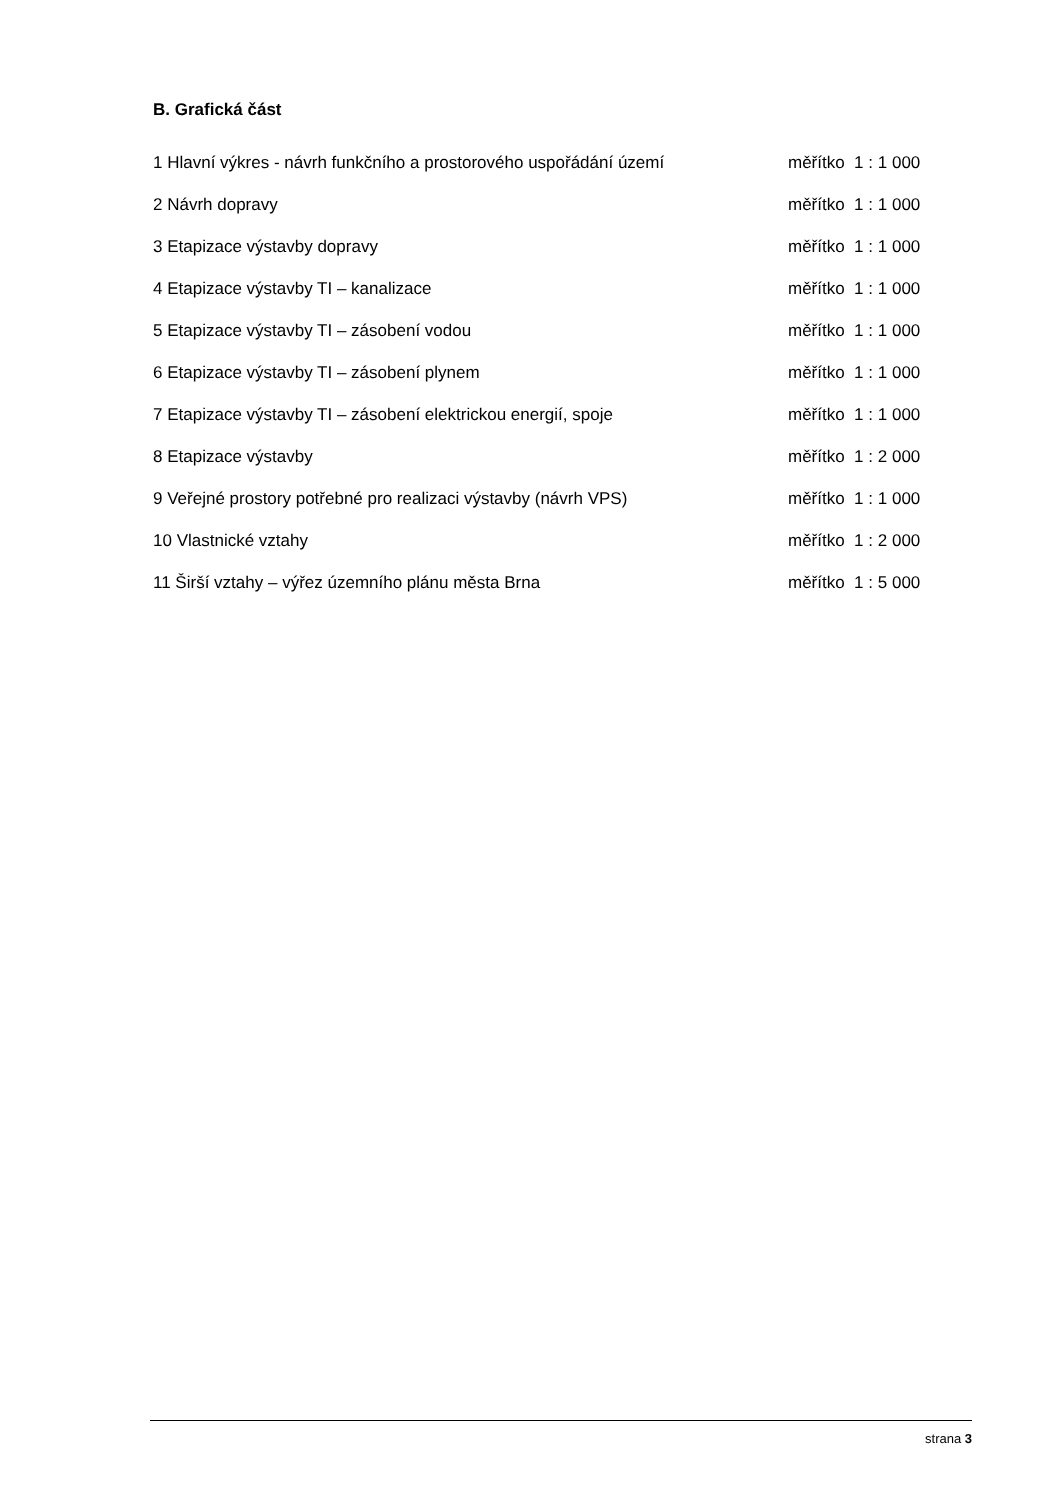B. Grafická část
1 Hlavní výkres - návrh funkčního a prostorového uspořádání území měřítko 1 : 1 000
2 Návrh dopravy měřítko 1 : 1 000
3 Etapizace výstavby dopravy měřítko 1 : 1 000
4 Etapizace výstavby TI – kanalizace měřítko 1 : 1 000
5 Etapizace výstavby TI – zásobení vodou měřítko 1 : 1 000
6 Etapizace výstavby TI – zásobení plynem měřítko 1 : 1 000
7 Etapizace výstavby TI – zásobení elektrickou energií, spoje měřítko 1 : 1 000
8 Etapizace výstavby měřítko 1 : 2 000
9 Veřejné prostory potřebné pro realizaci výstavby (návrh VPS) měřítko 1 : 1 000
10 Vlastnické vztahy měřítko 1 : 2 000
11 Širší vztahy – výřez územního plánu města Brna měřítko 1 : 5 000
strana 3